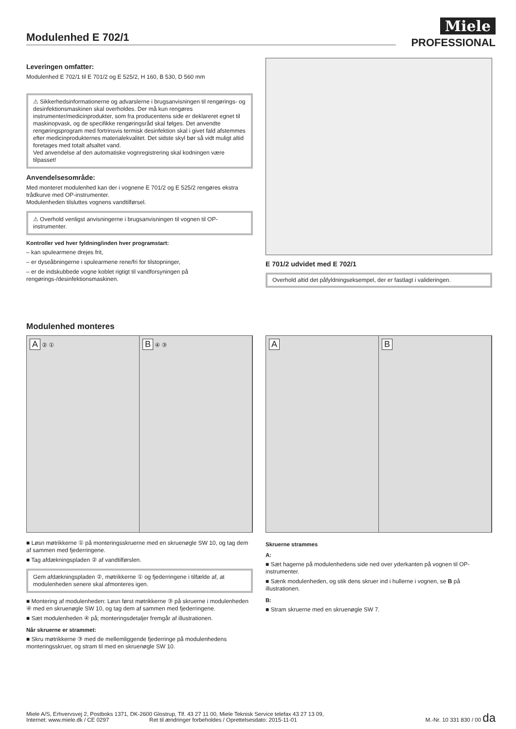Modulenhed E 702/1
Miele
PROFESSIONAL
Leveringen omfatter:
Modulenhed E 702/1 til E 701/2 og E 525/2, H 160, B 530, D 560 mm
⚠ Sikkerhedsinformationerne og advarslerne i brugsanvisningen til rengørings- og desinfektionsmaskinen skal overholdes. Der må kun rengøres instrumenter/medicinprodukter, som fra producentens side er deklareret egnet til maskinopvask, og de specifikke rengøringsråd skal følges. Det anvendte rengøringsprogram med fortrinsvis termisk desinfektion skal i givet fald afstemmes efter medicinprodukternes materialekvalitet. Det sidste skyl bør så vidt muligt altid foretages med totalt afsaltet vand.
Ved anvendelse af den automatiske vognregistrering skal kodningen være tilpasset!
Anvendelsesområde:
Med monteret modulenhed kan der i vognene E 701/2 og E 525/2 rengøres ekstra trådkurve med OP-instrumenter.
Modulenheden tilsluttes vognens vandtilførsel.
⚠ Overhold venligst anvisningerne i brugsanvisningen til vognen til OP-instrumenter.
Kontroller ved hver fyldning/inden hver programstart:
– kan spulearmene drejes frit,
– er dyseåbningerne i spulearmene rene/fri for tilstopninger,
– er de indskubbede vogne koblet rigtigt til vandforsyningen på rengørings-/desinfektionsmaskinen.
E 701/2 udvidet med E 702/1
Overhold altid det påfyldningseksempel, der er fastlagt i valideringen.
Modulenhed monteres
A ② ①
B ④ ③
■ Løsn møtrikkerne ① på monteringsskruerne med en skruenøgle SW 10, og tag dem af sammen med fjederringene.
■ Tag afdækningspladen ② af vandtilførslen.
Gem afdækningspladen ②, møtrikkerne ① og fjederringene i tilfælde af, at modulenheden senere skal afmonteres igen.
■ Montering af modulenheden: Løsn først møtrikkerne ③ på skruerne i modulenheden ④ med en skruenøgle SW 10, og tag dem af sammen med fjederringene.
■ Sæt modulenheden ④ på; monteringsdetaljer fremgår af illustrationen.
Når skruerne er strammet:
■ Skru møtrikkerne ③ med de mellemliggende fjederringe på modulenhedens monteringsskruer, og stram til med en skruenøgle SW 10.
A B
Skruerne strammes
A:
■ Sæt hagerne på modulenhedens side ned over yderkanten på vognen til OP-instrumenter.
■ Sænk modulenheden, og stik dens skruer ind i hullerne i vognen, se B på illustrationen.
B:
■ Stram skruerne med en skruenøgle SW 7.
Miele A/S, Erhvervsvej 2, Postboks 1371, DK-2600 Glostrup, Tlf. 43 27 11 00, Miele Teknisk Service telefax 43 27 13 09,
Internet: www.miele.dk / CE 0297 Ret til ændringer forbeholdes / Oprettelsesdato: 2015-11-01
M.-Nr. 10 331 830 / 00 da